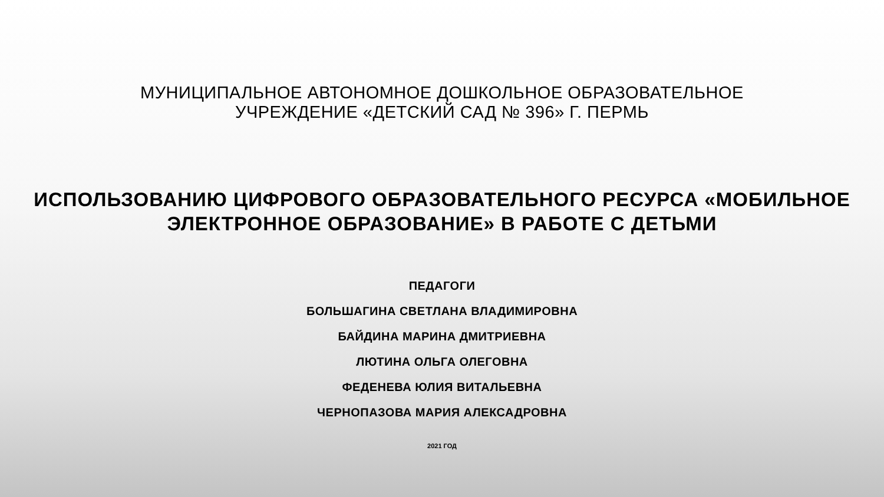МУНИЦИПАЛЬНОЕ АВТОНОМНОЕ ДОШКОЛЬНОЕ ОБРАЗОВАТЕЛЬНОЕ
УЧРЕЖДЕНИЕ «ДЕТСКИЙ САД № 396» Г. ПЕРМЬ
ИСПОЛЬЗОВАНИЮ ЦИФРОВОГО ОБРАЗОВАТЕЛЬНОГО РЕСУРСА «МОБИЛЬНОЕ
ЭЛЕКТРОННОЕ ОБРАЗОВАНИЕ» В РАБОТЕ С ДЕТЬМИ
ПЕДАГОГИ
БОЛЬШАГИНА СВЕТЛАНА ВЛАДИМИРОВНА
БАЙДИНА МАРИНА ДМИТРИЕВНА
ЛЮТИНА ОЛЬГА ОЛЕГОВНА
ФЕДЕНЕВА ЮЛИЯ ВИТАЛЬЕВНА
ЧЕРНОПАЗОВА МАРИЯ АЛЕКСАДРОВНА
2021 ГОД